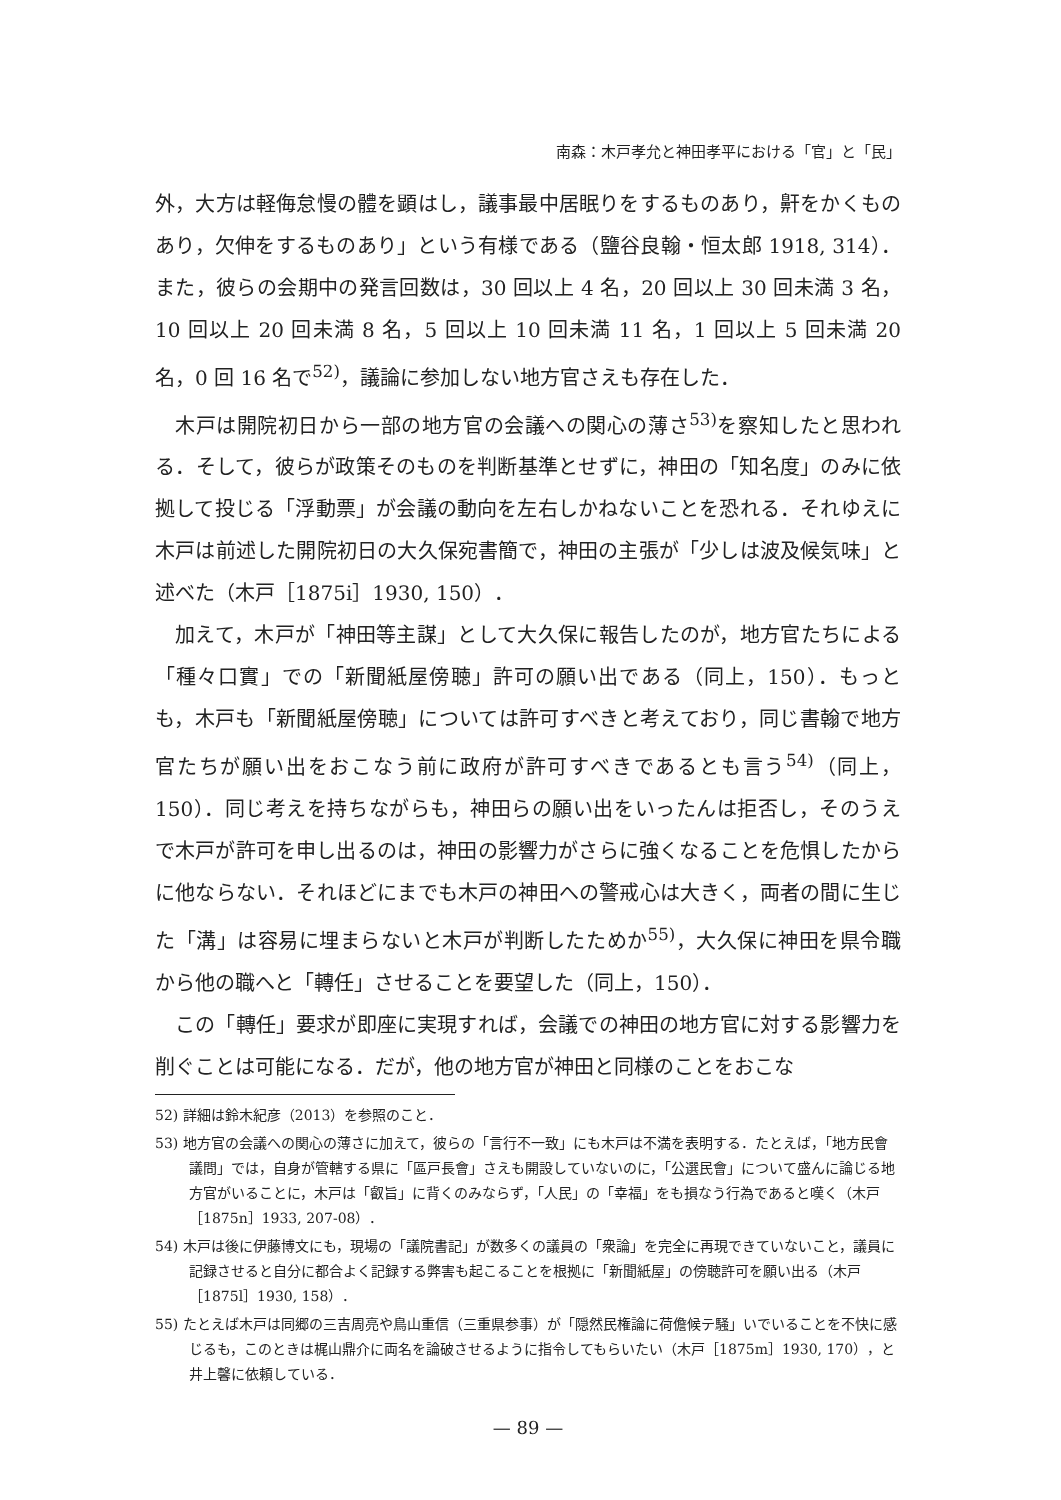南森：木戸孝允と神田孝平における「官」と「民」
外，大方は軽侮怠慢の體を顕はし，議事最中居眠りをするものあり，鼾をかくものあり，欠伸をするものあり」という有様である（鹽谷良翰・恒太郎 1918, 314）．また，彼らの会期中の発言回数は，30 回以上 4 名，20 回以上 30 回未満 3 名，10 回以上 20 回未満 8 名，5 回以上 10 回未満 11 名，1 回以上 5 回未満 20 名，0 回 16 名で<sup>52)</sup>，議論に参加しない地方官さえも存在した．
木戸は開院初日から一部の地方官の会議への関心の薄さ<sup>53)</sup>を察知したと思われる．そして，彼らが政策そのものを判断基準とせずに，神田の「知名度」のみに依拠して投じる「浮動票」が会議の動向を左右しかねないことを恐れる．それゆえに木戸は前述した開院初日の大久保宛書簡で，神田の主張が「少しは波及候気味」と述べた（木戸［1875i］1930, 150）．
加えて，木戸が「神田等主謀」として大久保に報告したのが，地方官たちによる「種々口實」での「新聞紙屋傍聴」許可の願い出である（同上，150）．もっとも，木戸も「新聞紙屋傍聴」については許可すべきと考えており，同じ書翰で地方官たちが願い出をおこなう前に政府が許可すべきであるとも言う<sup>54)</sup>（同上，150）．同じ考えを持ちながらも，神田らの願い出をいったんは拒否し，そのうえで木戸が許可を申し出るのは，神田の影響力がさらに強くなることを危惧したからに他ならない．それほどにまでも木戸の神田への警戒心は大きく，両者の間に生じた「溝」は容易に埋まらないと木戸が判断したためか<sup>55)</sup>，大久保に神田を県令職から他の職へと「轉任」させることを要望した（同上，150）．
この「轉任」要求が即座に実現すれば，会議での神田の地方官に対する影響力を削ぐことは可能になる．だが，他の地方官が神田と同様のことをおこな
52) 詳細は鈴木紀彦（2013）を参照のこと．
53) 地方官の会議への関心の薄さに加えて，彼らの「言行不一致」にも木戸は不満を表明する．たとえば，「地方民會議問」では，自身が管轄する県に「區戸長會」さえも開設していないのに，「公選民會」について盛んに論じる地方官がいることに，木戸は「叡旨」に背くのみならず，「人民」の「幸福」をも損なう行為であると嘆く（木戸［1875n］1933, 207-08）．
54) 木戸は後に伊藤博文にも，現場の「議院書記」が数多くの議員の「衆論」を完全に再現できていないこと，議員に記録させると自分に都合よく記録する弊害も起こることを根拠に「新聞紙屋」の傍聴許可を願い出る（木戸［1875l］1930, 158）．
55) たとえば木戸は同郷の三吉周亮や鳥山重信（三重県参事）が「隠然民権論に荷儋候テ騒」いでいることを不快に感じるも，このときは梶山鼎介に両名を論破させるように指令してもらいたい（木戸［1875m］1930, 170），と井上馨に依頼している．
— 89 —